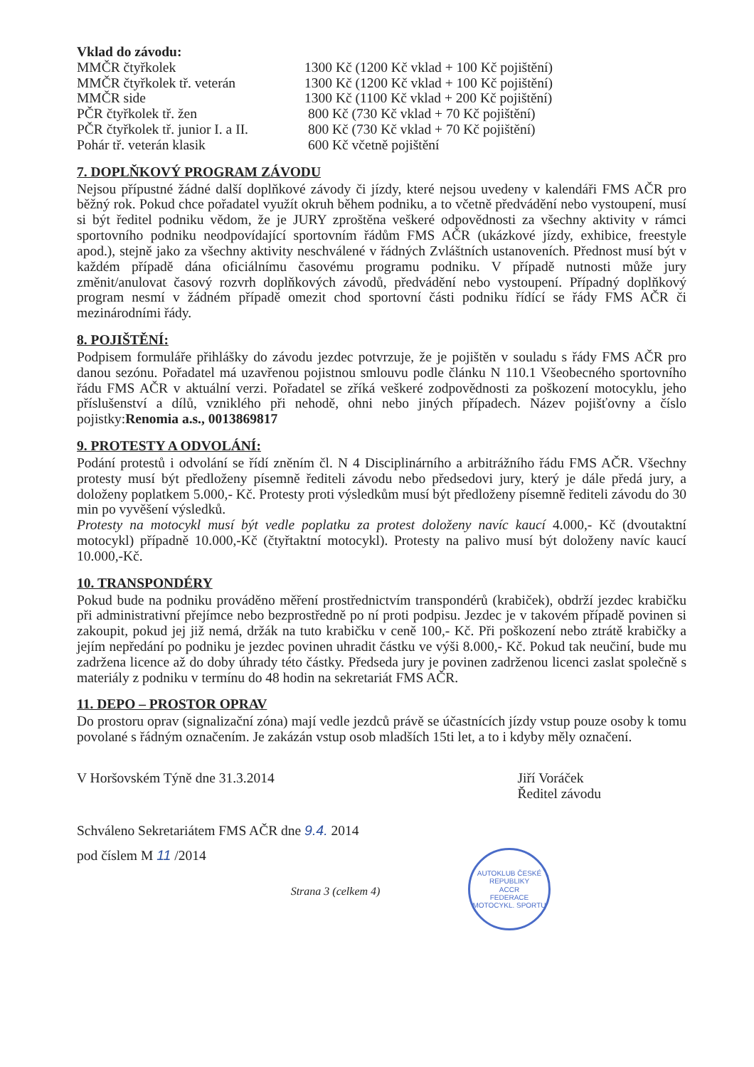Vklad do závodu:
| MMČR čtyřkolek | 1300 Kč (1200 Kč vklad + 100 Kč pojištění) |
| MMČR čtyřkolek tř. veterán | 1300 Kč (1200 Kč vklad + 100 Kč pojištění) |
| MMČR side | 1300 Kč (1100 Kč vklad + 200 Kč pojištění) |
| PČR čtyřkolek tř. žen | 800 Kč (730 Kč vklad + 70 Kč pojištění) |
| PČR čtyřkolek tř. junior I. a II. | 800 Kč (730 Kč vklad + 70 Kč pojištění) |
| Pohár tř. veterán klasik | 600 Kč včetně pojištění |
7. DOPLŇKOVÝ PROGRAM ZÁVODU
Nejsou přípustné žádné další doplňkové závody či jízdy, které nejsou uvedeny v kalendáři FMS AČR pro běžný rok. Pokud chce pořadatel využít okruh během podniku, a to včetně předvádění nebo vystoupení, musí si být ředitel podniku vědom, že je JURY zproštěna veškeré odpovědnosti za všechny aktivity v rámci sportovního podniku neodpovídající sportovním řádům FMS AČR (ukázkové jízdy, exhibice, freestyle apod.), stejně jako za všechny aktivity neschválené v řádných Zvláštních ustanoveních. Přednost musí být v každém případě dána oficiálnímu časovému programu podniku. V případě nutnosti může jury změnit/anulovat časový rozvrh doplňkových závodů, předvádění nebo vystoupení. Případný doplňkový program nesmí v žádném případě omezit chod sportovní části podniku řídící se řády FMS AČR či mezinárodními řády.
8. POJIŠTĚNÍ:
Podpisem formuláře přihlášky do závodu jezdec potvrzuje, že je pojištěn v souladu s řády FMS AČR pro danou sezónu. Pořadatel má uzavřenou pojistnou smlouvu podle článku N 110.1 Všeobecného sportovního řádu FMS AČR v aktuální verzi. Pořadatel se zříká veškeré zodpovědnosti za poškození motocyklu, jeho příslušenství a dílů, vzniklého při nehodě, ohni nebo jiných případech. Název pojišťovny a číslo pojistky:Renomia a.s., 0013869817
9. PROTESTY A ODVOLÁNÍ:
Podání protestů i odvolání se řídí zněním čl. N 4 Disciplinárního a arbitrážního řádu FMS AČR. Všechny protesty musí být předloženy písemně řediteli závodu nebo předsedovi jury, který je dále předá jury, a doloženy poplatkem 5.000,- Kč. Protesty proti výsledkům musí být předloženy písemně řediteli závodu do 30 min po vyvěšení výsledků.
Protesty na motocykl musí být vedle poplatku za protest doloženy navíc kaucí 4.000,- Kč (dvoutaktní motocykl) případně 10.000,-Kč (čtyřtaktní motocykl). Protesty na palivo musí být doloženy navíc kaucí 10.000,-Kč.
10. TRANSPONDÉRY
Pokud bude na podniku prováděno měření prostřednictvím transpondérů (krabiček), obdrží jezdec krabičku při administrativní přejímce nebo bezprostředně po ní proti podpisu. Jezdec je v takovém případě povinen si zakoupit, pokud jej již nemá, držák na tuto krabičku v ceně 100,- Kč. Při poškození nebo ztrátě krabičky a jejím nepředání po podniku je jezdec povinen uhradit částku ve výši 8.000,- Kč. Pokud tak neučiní, bude mu zadržena licence až do doby úhrady této částky. Předseda jury je povinen zadrženou licenci zaslat společně s materiály z podniku v termínu do 48 hodin na sekretariát FMS AČR.
11. DEPO – PROSTOR OPRAV
Do prostoru oprav (signalizační zóna) mají vedle jezdců právě se účastnících jízdy vstup pouze osoby k tomu povolané s řádným označením. Je zakázán vstup osob mladších 15ti let, a to i kdyby měly označení.
V Horšovském Týně dne 31.3.2014
Jiří Voráček
Ředitel závodu
Schváleno Sekretariátem FMS AČR dne 9.4. 2014
pod číslem M 11 /2014
Strana 3 (celkem 4)
AUTOKLUB ČESKÉ REPUBLIKY
ACCR
FEDERACE MOTOCYKL. SPORTU